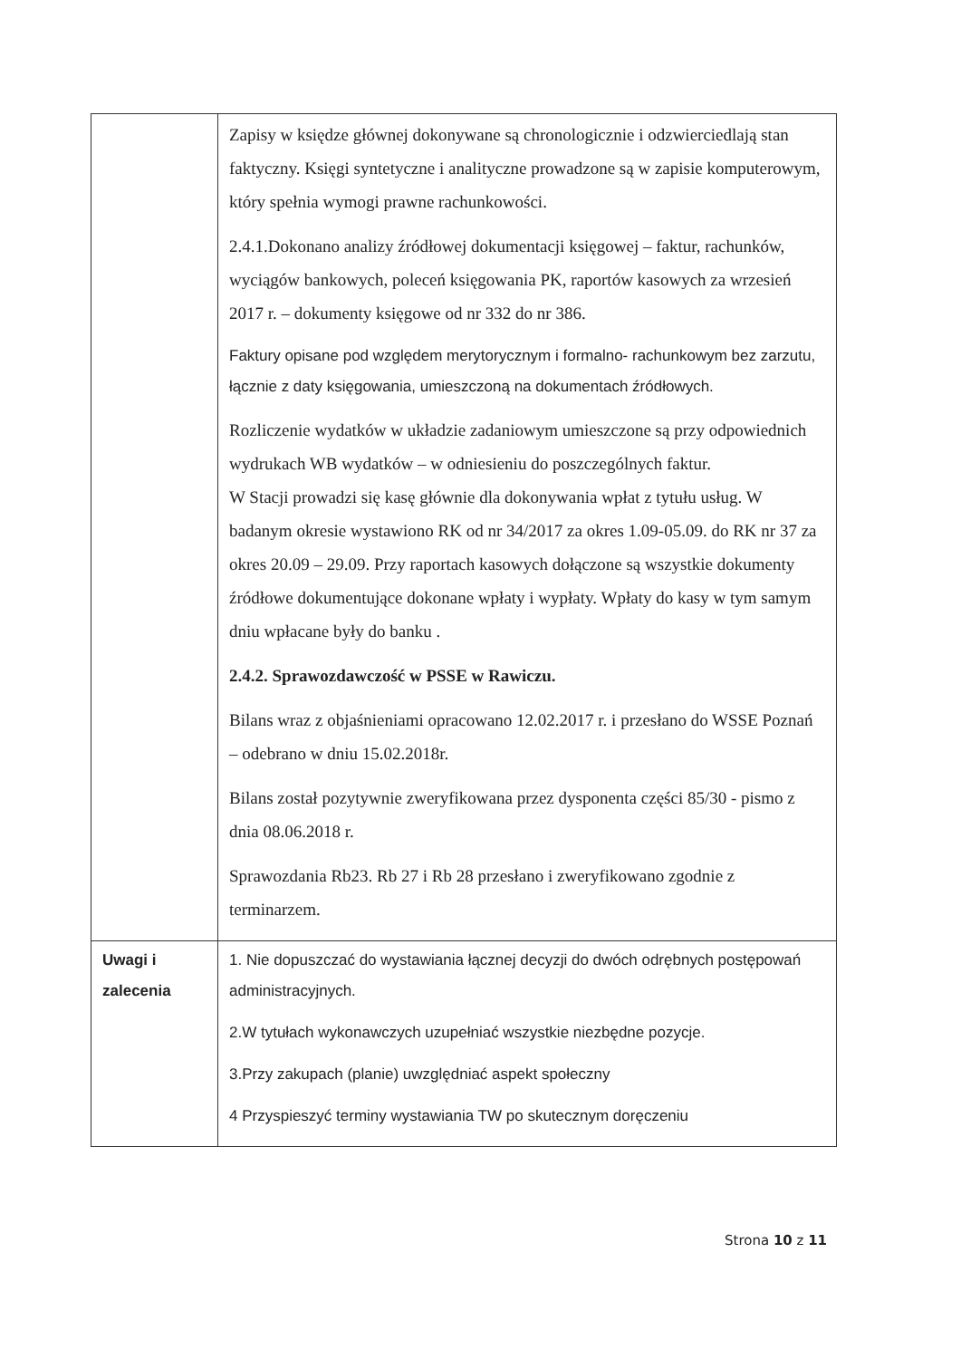| | Zapisy w księdze głównej dokonywane są chronologicznie i odzwierciedlają stan faktyczny. Księgi syntetyczne i analityczne prowadzone są w zapisie komputerowym, który spełnia wymogi prawne rachunkowości. 2.4.1.Dokonano analizy źródłowej dokumentacji księgowej – faktur, rachunków, wyciągów bankowych, poleceń księgowania PK, raportów kasowych za wrzesień 2017 r. – dokumenty księgowe od nr 332 do nr 386. Faktury opisane pod względem merytorycznym i formalno- rachunkowym bez zarzutu, łącznie z daty księgowania, umieszczoną na dokumentach źródłowych. Rozliczenie wydatków w układzie zadaniowym umieszczone są przy odpowiednich wydrukach WB wydatków – w odniesieniu do poszczególnych faktur. W Stacji prowadzi się kasę głównie dla dokonywania wpłat z tytułu usług. W badanym okresie wystawiono RK od nr 34/2017 za okres 1.09-05.09. do RK nr 37 za okres 20.09 – 29.09. Przy raportach kasowych dołączone są wszystkie dokumenty źródłowe dokumentujące dokonane wpłaty i wypłaty. Wpłaty do kasy w tym samym dniu wpłacane były do banku . 2.4.2. Sprawozdawczość w PSSE w Rawiczu. Bilans wraz z objaśnieniami opracowano 12.02.2017 r. i przesłano do WSSE Poznań – odebrano w dniu 15.02.2018r. Bilans został pozytywnie zweryfikowana przez dysponenta części 85/30 - pismo z dnia 08.06.2018 r. Sprawozdania Rb23. Rb 27 i Rb 28 przesłano i zweryfikowano zgodnie z terminarzem. |
| Uwagi i zalecenia | 1. Nie dopuszczać do wystawiania łącznej decyzji do dwóch odrębnych postępowań administracyjnych. 2.W tytułach wykonawczych uzupełniać wszystkie niezbędne pozycje. 3.Przy zakupach (planie) uwzględniać aspekt społeczny 4 Przyspieszyć terminy wystawiania TW po skutecznym doręczeniu |
Strona 10 z 11